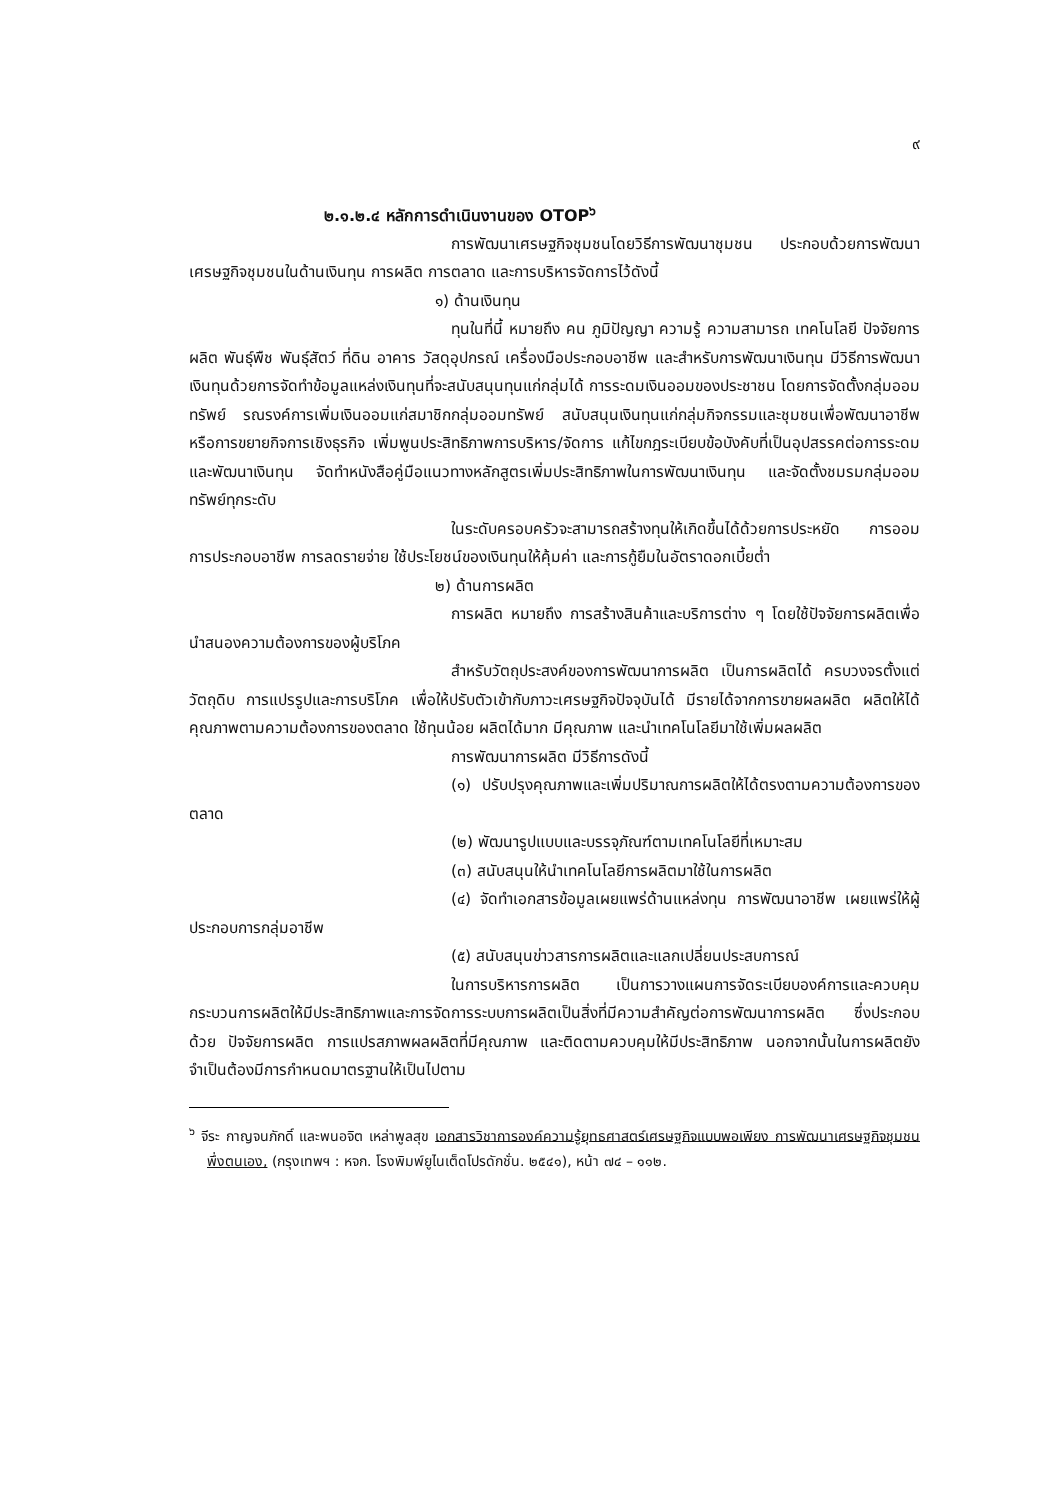๙
๒.๑.๒.๔ หลักการดำเนินงานของ OTOP<sup>๖</sup>
การพัฒนาเศรษฐกิจชุมชนโดยวิธีการพัฒนาชุมชน ประกอบด้วยการพัฒนาเศรษฐกิจชุมชนในด้านเงินทุน การผลิต การตลาด และการบริหารจัดการไว้ดังนี้
๑) ด้านเงินทุน
ทุนในที่นี้ หมายถึง คน ภูมิปัญญา ความรู้ ความสามารถ เทคโนโลยี ปัจจัยการผลิต พันธุ์พืช พันธุ์สัตว์ ที่ดิน อาคาร วัสดุอุปกรณ์ เครื่องมือประกอบอาชีพ และสำหรับการพัฒนาเงินทุน มีวิธีการพัฒนาเงินทุนด้วยการจัดทำข้อมูลแหล่งเงินทุนที่จะสนับสนุนทุนแก่กลุ่มได้ การระดมเงินออมของประชาชน โดยการจัดตั้งกลุ่มออมทรัพย์ รณรงค์การเพิ่มเงินออมแก่สมาชิกกลุ่มออมทรัพย์ สนับสนุนเงินทุนแก่กลุ่มกิจกรรมและชุมชนเพื่อพัฒนาอาชีพ หรือการขยายกิจการเชิงธุรกิจ เพิ่มพูนประสิทธิภาพการบริหาร/จัดการ แก้ไขกฎระเบียบข้อบังคับที่เป็นอุปสรรคต่อการระดมและพัฒนาเงินทุน จัดทำหนังสือคู่มือแนวทางหลักสูตรเพิ่มประสิทธิภาพในการพัฒนาเงินทุน และจัดตั้งชมรมกลุ่มออมทรัพย์ทุกระดับ
ในระดับครอบครัวจะสามารถสร้างทุนให้เกิดขึ้นได้ด้วยการประหยัด การออม การประกอบอาชีพ การลดรายจ่าย ใช้ประโยชน์ของเงินทุนให้คุ้มค่า และการกู้ยืมในอัตราดอกเบี้ยต่ำ
๒) ด้านการผลิต
การผลิต หมายถึง การสร้างสินค้าและบริการต่าง ๆ โดยใช้ปัจจัยการผลิตเพื่อนำสนองความต้องการของผู้บริโภค
สำหรับวัตถุประสงค์ของการพัฒนาการผลิต เป็นการผลิตได้ ครบวงจรตั้งแต่วัตถุดิบ การแปรรูปและการบริโภค เพื่อให้ปรับตัวเข้ากับภาวะเศรษฐกิจปัจจุบันได้ มีรายได้จากการขายผลผลิต ผลิตให้ได้คุณภาพตามความต้องการของตลาด ใช้ทุนน้อย ผลิตได้มาก มีคุณภาพ และนำเทคโนโลยีมาใช้เพิ่มผลผลิต
การพัฒนาการผลิต มีวิธีการดังนี้
(๑) ปรับปรุงคุณภาพและเพิ่มปริมาณการผลิตให้ได้ตรงตามความต้องการของตลาด
(๒) พัฒนารูปแบบและบรรจุภัณฑ์ตามเทคโนโลยีที่เหมาะสม
(๓) สนับสนุนให้นำเทคโนโลยีการผลิตมาใช้ในการผลิต
(๔) จัดทำเอกสารข้อมูลเผยแพร่ด้านแหล่งทุน การพัฒนาอาชีพ เผยแพร่ให้ผู้ประกอบการกลุ่มอาชีพ
(๕) สนับสนุนข่าวสารการผลิตและแลกเปลี่ยนประสบการณ์
ในการบริหารการผลิต เป็นการวางแผนการจัดระเบียบองค์การและควบคุมกระบวนการผลิตให้มีประสิทธิภาพและการจัดการระบบการผลิตเป็นสิ่งที่มีความสำคัญต่อการพัฒนาการผลิต ซึ่งประกอบด้วย ปัจจัยการผลิต การแปรสภาพผลผลิตที่มีคุณภาพ และติดตามควบคุมให้มีประสิทธิภาพ นอกจากนั้นในการผลิตยังจำเป็นต้องมีการกำหนดมาตรฐานให้เป็นไปตาม
<sup>๖</sup> จีระ กาญจนภักดิ์ และพนอจิต เหล่าพูลสุข เอกสารวิชาการองค์ความรู้ยุทธศาสตร์เศรษฐกิจแบบพอเพียง การพัฒนาเศรษฐกิจชุมชนพึ่งตนเอง, (กรุงเทพฯ : หจก. โรงพิมพ์ยูไนเต็ดโปรดักชั่น. ๒๕๔๑), หน้า ๗๔ – ๑๑๒.